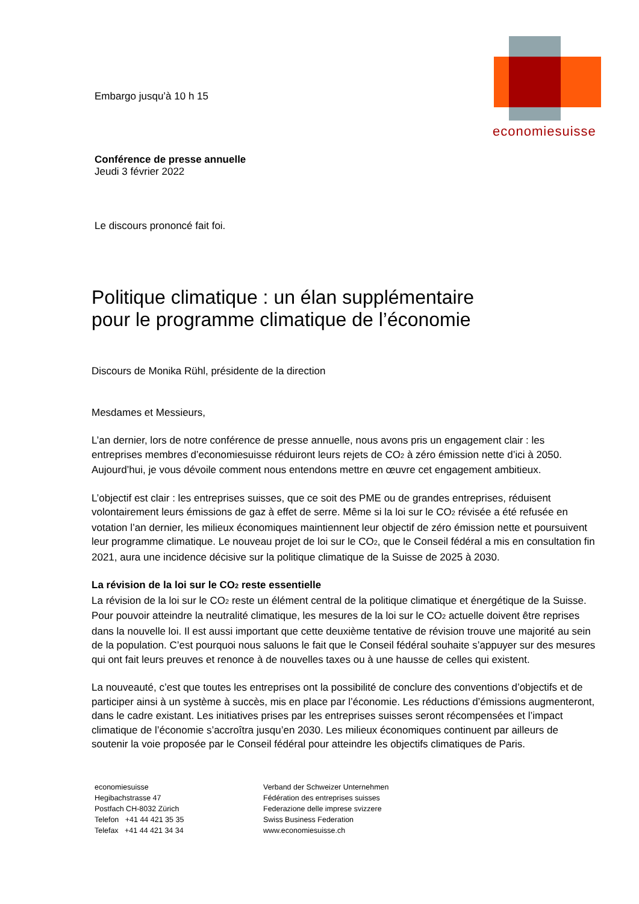economiesuisse
Embargo jusqu’à 10 h 15
Conférence de presse annuelle
Jeudi 3 février 2022
Le discours prononcé fait foi.
Politique climatique : un élan supplémentaire
pour le programme climatique de l’économie
Discours de Monika Rühl, présidente de la direction
Mesdames et Messieurs,
L’an dernier, lors de notre conférence de presse annuelle, nous avons pris un engagement clair : les entreprises membres d’economiesuisse réduiront leurs rejets de CO<sub>2</sub> à zéro émission nette d’ici à 2050. Aujourd’hui, je vous dévoile comment nous entendons mettre en œuvre cet engagement ambitieux.
L’objectif est clair : les entreprises suisses, que ce soit des PME ou de grandes entreprises, réduisent volontairement leurs émissions de gaz à effet de serre. Même si la loi sur le CO<sub>2</sub> révisée a été refusée en votation l’an dernier, les milieux économiques maintiennent leur objectif de zéro émission nette et poursuivent leur programme climatique. Le nouveau projet de loi sur le CO<sub>2</sub>, que le Conseil fédéral a mis en consultation fin 2021, aura une incidence décisive sur la politique climatique de la Suisse de 2025 à 2030.
La révision de la loi sur le CO<sub>2</sub> reste essentielle
La révision de la loi sur le CO<sub>2</sub> reste un élément central de la politique climatique et énergétique de la Suisse. Pour pouvoir atteindre la neutralité climatique, les mesures de la loi sur le CO<sub>2</sub> actuelle doivent être reprises dans la nouvelle loi. Il est aussi important que cette deuxième tentative de révision trouve une majorité au sein de la population. C’est pourquoi nous saluons le fait que le Conseil fédéral souhaite s’appuyer sur des mesures qui ont fait leurs preuves et renonce à de nouvelles taxes ou à une hausse de celles qui existent.
La nouveauté, c’est que toutes les entreprises ont la possibilité de conclure des conventions d’objectifs et de participer ainsi à un système à succès, mis en place par l’économie. Les réductions d’émissions augmenteront, dans le cadre existant. Les initiatives prises par les entreprises suisses seront récompensées et l’impact climatique de l’économie s’accroîtra jusqu’en 2030. Les milieux économiques continuent par ailleurs de soutenir la voie proposée par le Conseil fédéral pour atteindre les objectifs climatiques de Paris.
economiesuisse
Hegibachstrasse 47
Postfach CH-8032 Zürich
Telefon +41 44 421 35 35
Telefax +41 44 421 34 34
Verband der Schweizer Unternehmen
Fédération des entreprises suisses
Federazione delle imprese svizzere
Swiss Business Federation
www.economiesuisse.ch